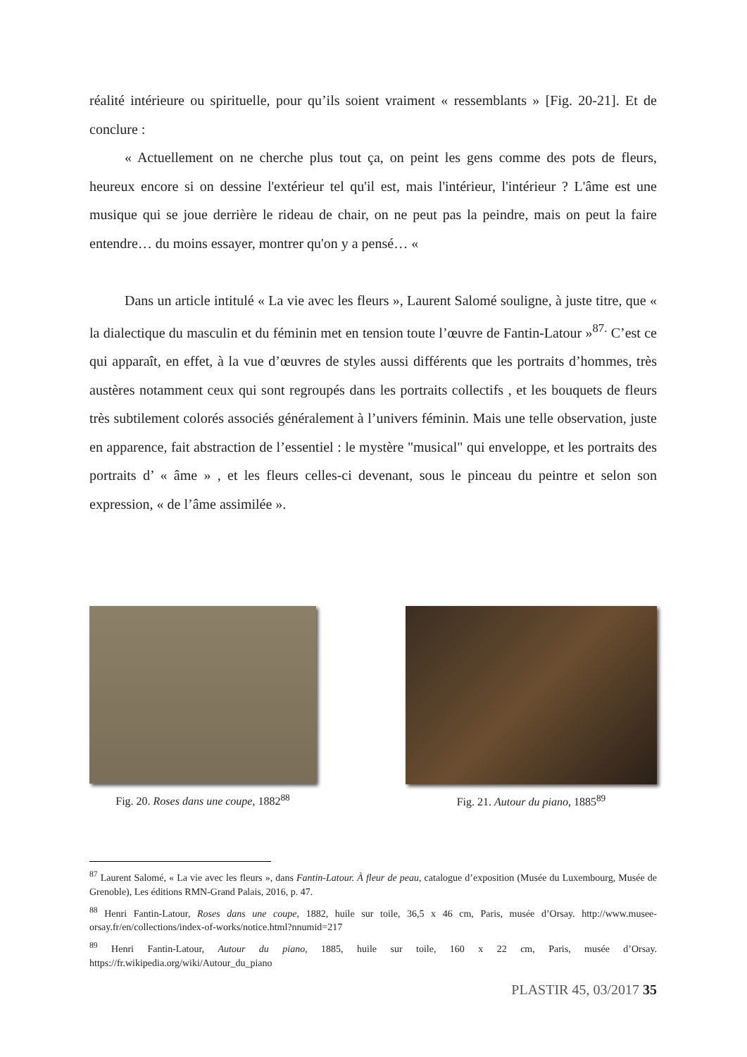réalité intérieure ou spirituelle, pour qu’ils soient vraiment « ressemblants » [Fig. 20-21]. Et de conclure :
« Actuellement on ne cherche plus tout ça, on peint les gens comme des pots de fleurs, heureux encore si on dessine l'extérieur tel qu'il est, mais l'intérieur, l'intérieur ? L'âme est une musique qui se joue derrière le rideau de chair, on ne peut pas la peindre, mais on peut la faire entendre… du moins essayer, montrer qu'on y a pensé… «
Dans un article intitulé « La vie avec les fleurs », Laurent Salomé souligne, à juste titre, que « la dialectique du masculin et du féminin met en tension toute l’œuvre de Fantin-Latour »<sup>87.</sup> C’est ce qui apparaît, en effet, à la vue d’œuvres de styles aussi différents que les portraits d’hommes, très austères notamment ceux qui sont regroupés dans les portraits collectifs , et les bouquets de fleurs très subtilement colorés associés généralement à l’univers féminin. Mais une telle observation, juste en apparence, fait abstraction de l’essentiel : le mystère "musical" qui enveloppe, et les portraits des portraits d’ « âme » , et les fleurs celles-ci devenant, sous le pinceau du peintre et selon son expression, « de l’âme assimilée ».
Fig. 20. Roses dans une coupe, 1882<sup>88</sup>
Fig. 21. Autour du piano, 1885<sup>89</sup>
<sup>87</sup> Laurent Salomé, « La vie avec les fleurs », dans Fantin-Latour. À fleur de peau, catalogue d’exposition (Musée du Luxembourg, Musée de Grenoble), Les éditions RMN-Grand Palais, 2016, p. 47.
<sup>88</sup> Henri Fantin-Latour, Roses dans une coupe, 1882, huile sur toile, 36,5 x 46 cm, Paris, musée d’Orsay. http://www.musee-orsay.fr/en/collections/index-of-works/notice.html?nnumid=217
<sup>89</sup> Henri Fantin-Latour, Autour du piano, 1885, huile sur toile, 160 x 22 cm, Paris, musée d’Orsay. https://fr.wikipedia.org/wiki/Autour_du_piano
PLASTIR 45, 03/2017 35